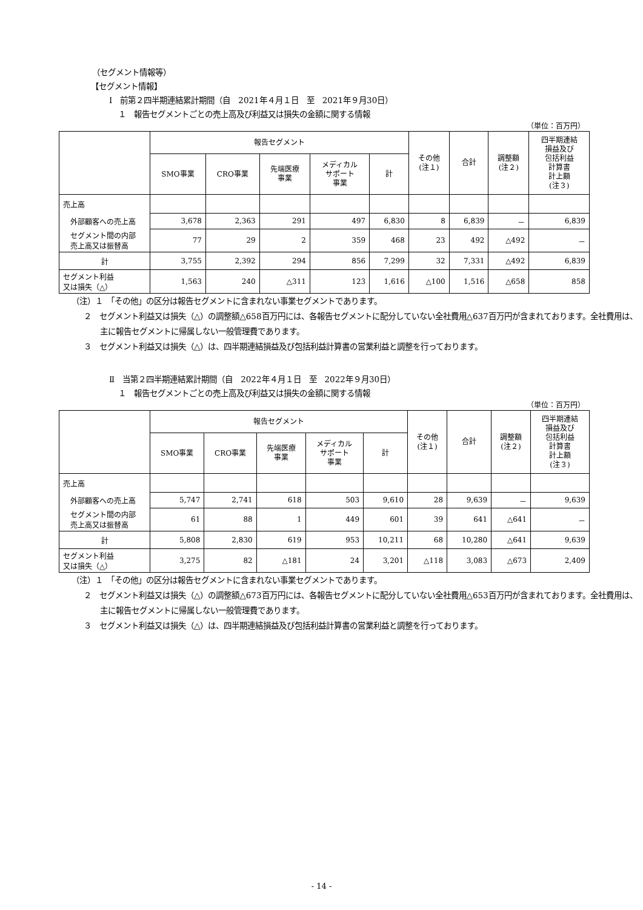（セグメント情報等）
【セグメント情報】
Ⅰ　前第２四半期連結累計期間（自　2021年４月１日　至　2021年９月30日）
１　報告セグメントごとの売上高及び利益又は損失の金額に関する情報
（単位：百万円）
| | 報告セグメント | | | | | その他 (注１) | 合計 | 調整額 (注２) | 四半期連結 損益及び 包括利益 計算書 計上額 (注３) |
| --- | --- | --- | --- | --- | --- | --- | --- | --- | --- |
| | SMO事業 | CRO事業 | 先端医療 事業 | メディカル サポート 事業 | 計 | | | | |
| 売上高 | | | | | | | | | |
| 外部顧客への売上高 | 3,678 | 2,363 | 291 | 497 | 6,830 | 8 | 6,839 | － | 6,839 |
| セグメント間の内部 売上高又は振替高 | 77 | 29 | 2 | 359 | 468 | 23 | 492 | △492 | － |
| 計 | 3,755 | 2,392 | 294 | 856 | 7,299 | 32 | 7,331 | △492 | 6,839 |
| セグメント利益 又は損失（△） | 1,563 | 240 | △311 | 123 | 1,616 | △100 | 1,516 | △658 | 858 |
（注）１　「その他」の区分は報告セグメントに含まれない事業セグメントであります。
２　セグメント利益又は損失（△）の調整額△658百万円には、各報告セグメントに配分していない全社費用△637百万円が含まれております。全社費用は、主に報告セグメントに帰属しない一般管理費であります。
３　セグメント利益又は損失（△）は、四半期連結損益及び包括利益計算書の営業利益と調整を行っております。
Ⅱ　当第２四半期連結累計期間（自　2022年４月１日　至　2022年９月30日）
１　報告セグメントごとの売上高及び利益又は損失の金額に関する情報
（単位：百万円）
| | 報告セグメント | | | | | その他 (注１) | 合計 | 調整額 (注２) | 四半期連結 損益及び 包括利益 計算書 計上額 (注３) |
| --- | --- | --- | --- | --- | --- | --- | --- | --- | --- |
| | SMO事業 | CRO事業 | 先端医療 事業 | メディカル サポート 事業 | 計 | | | | |
| 売上高 | | | | | | | | | |
| 外部顧客への売上高 | 5,747 | 2,741 | 618 | 503 | 9,610 | 28 | 9,639 | － | 9,639 |
| セグメント間の内部 売上高又は振替高 | 61 | 88 | 1 | 449 | 601 | 39 | 641 | △641 | － |
| 計 | 5,808 | 2,830 | 619 | 953 | 10,211 | 68 | 10,280 | △641 | 9,639 |
| セグメント利益 又は損失（△） | 3,275 | 82 | △181 | 24 | 3,201 | △118 | 3,083 | △673 | 2,409 |
（注）１　「その他」の区分は報告セグメントに含まれない事業セグメントであります。
２　セグメント利益又は損失（△）の調整額△673百万円には、各報告セグメントに配分していない全社費用△653百万円が含まれております。全社費用は、主に報告セグメントに帰属しない一般管理費であります。
３　セグメント利益又は損失（△）は、四半期連結損益及び包括利益計算書の営業利益と調整を行っております。
- 14 -